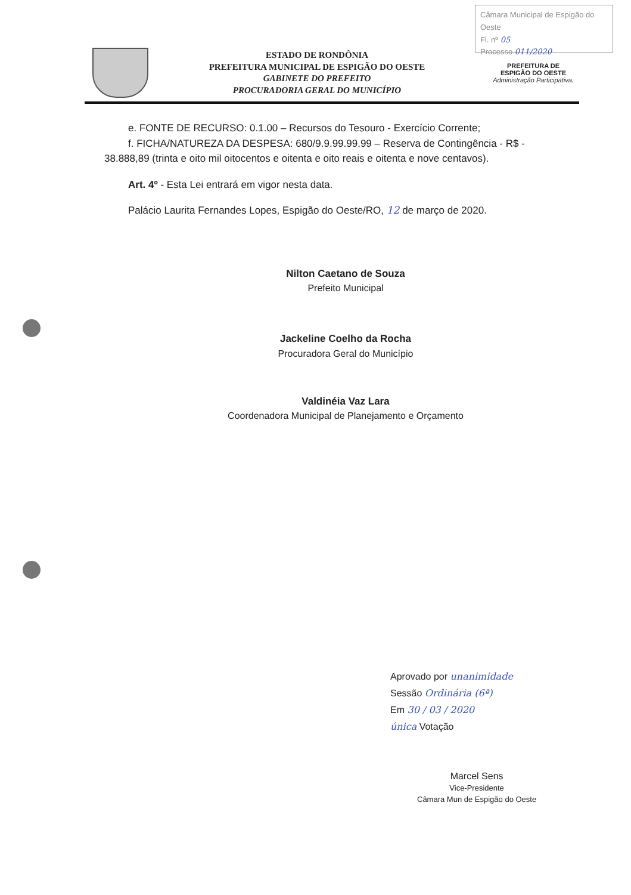Câmara Municipal de Espigão do Oeste
Fl. nº 05
Processo 011/2020
ESTADO DE RONDÔNIA
PREFEITURA MUNICIPAL DE ESPIGÃO DO OESTE
GABINETE DO PREFEITO
PROCURADORIA GERAL DO MUNICÍPIO
PREFEITURA DE
ESPIGÃO DO OESTE
Administração Participativa.
e. FONTE DE RECURSO: 0.1.00 – Recursos do Tesouro - Exercício Corrente;
f. FICHA/NATUREZA DA DESPESA: 680/9.9.99.99.99 – Reserva de Contingência - R$ - 38.888,89 (trinta e oito mil oitocentos e oitenta e oito reais e oitenta e nove centavos).
Art. 4º - Esta Lei entrará em vigor nesta data.
Palácio Laurita Fernandes Lopes, Espigão do Oeste/RO, 12 de março de 2020.
Nilton Caetano de Souza
Prefeito Municipal
Jackeline Coelho da Rocha
Procuradora Geral do Município
Valdinéia Vaz Lara
Coordenadora Municipal de Planejamento e Orçamento
Aprovado por unanimidade
Sessão Ordinária (6ª)
Em 30 / 03 / 2020
única Votação
Marcel Sens
Vice-Presidente
Câmara Mun de Espigão do Oeste